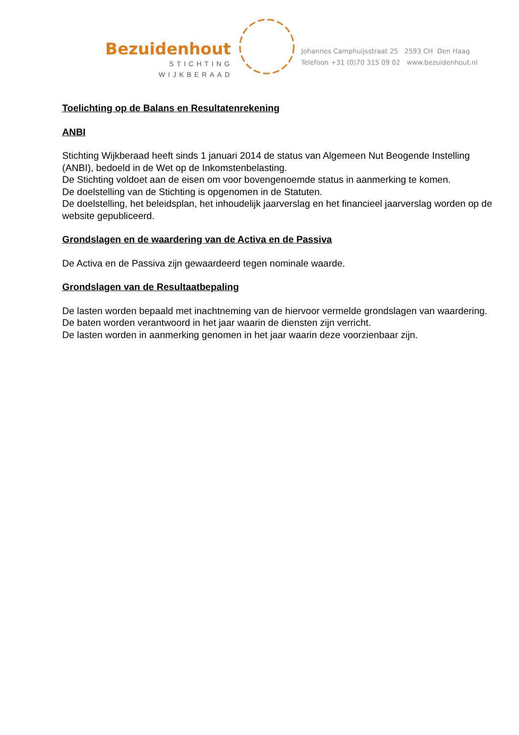Bezuidenhout
STICHTING
WIJKBERAAD
Johannes Camphuijsstraat 25 2593 CH Den Haag
Telefoon +31 (0)70 315 09 02 www.bezuidenhout.nl
Toelichting op de Balans en Resultatenrekening
ANBI
Stichting Wijkberaad heeft sinds 1 januari 2014 de status van Algemeen Nut Beogende Instelling (ANBI), bedoeld in de Wet op de Inkomstenbelasting.
De Stichting voldoet aan de eisen om voor bovengenoemde status in aanmerking te komen.
De doelstelling van de Stichting is opgenomen in de Statuten.
De doelstelling, het beleidsplan, het inhoudelijk jaarverslag en het financieel jaarverslag worden op de website gepubliceerd.
Grondslagen en de waardering van de Activa en de Passiva
De Activa en de Passiva zijn gewaardeerd tegen nominale waarde.
Grondslagen van de Resultaatbepaling
De lasten worden bepaald met inachtneming van de hiervoor vermelde grondslagen van waardering.
De baten worden verantwoord in het jaar waarin de diensten zijn verricht.
De lasten worden in aanmerking genomen in het jaar waarin deze voorzienbaar zijn.